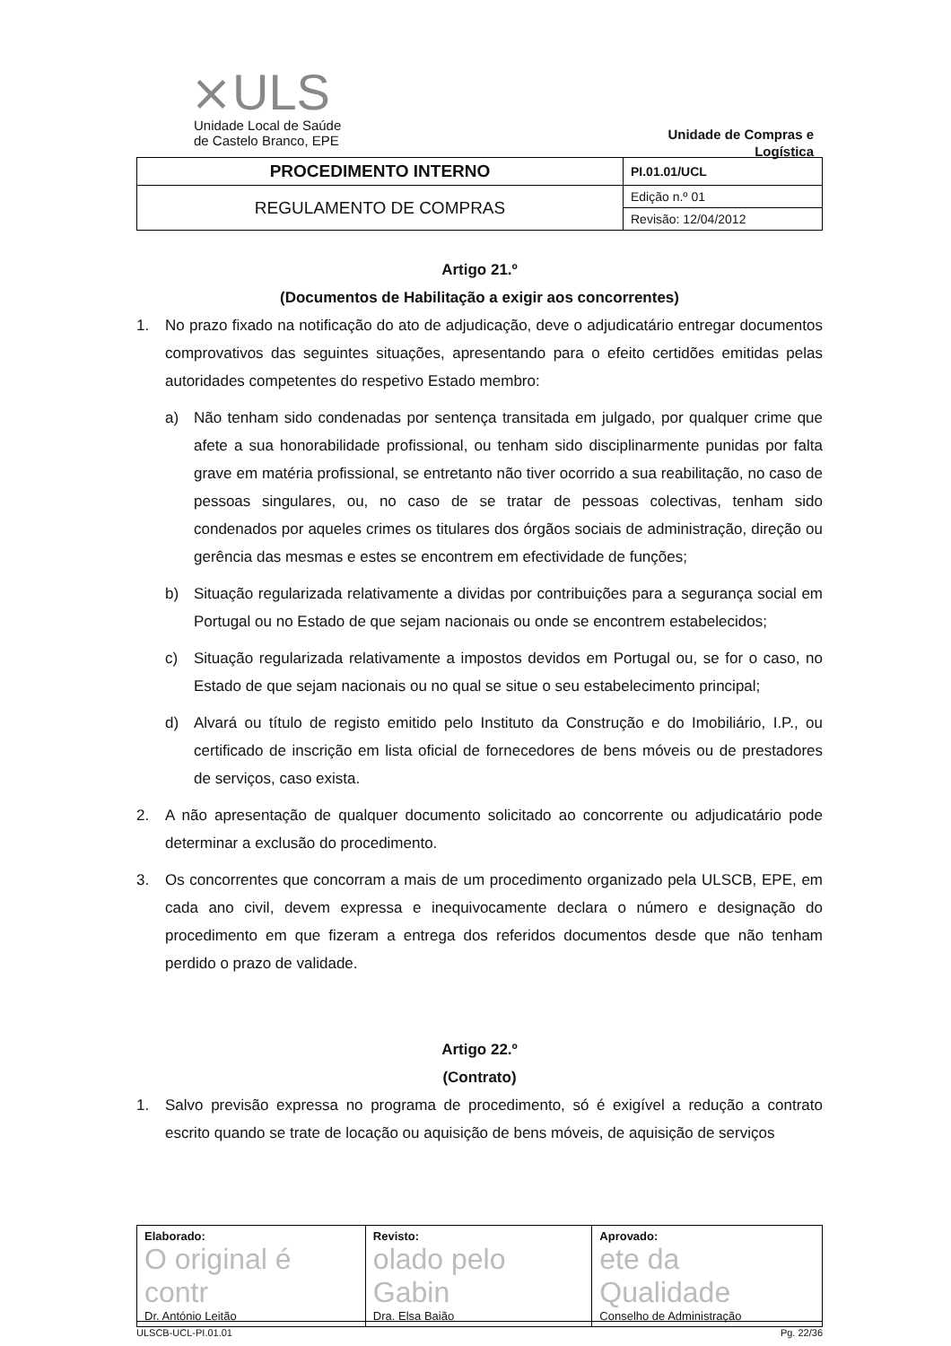⨯ ULS
Unidade Local de Saúde
de Castelo Branco, EPE
Unidade de Compras e
Logística
| PROCEDIMENTO INTERNO | PI.01.01/UCL |
| REGULAMENTO DE COMPRAS | Edição n.º 01 |
| | Revisão: 12/04/2012 |
Artigo 21.º
(Documentos de Habilitação a exigir aos concorrentes)
1. No prazo fixado na notificação do ato de adjudicação, deve o adjudicatário entregar documentos comprovativos das seguintes situações, apresentando para o efeito certidões emitidas pelas autoridades competentes do respetivo Estado membro:
a) Não tenham sido condenadas por sentença transitada em julgado, por qualquer crime que afete a sua honorabilidade profissional, ou tenham sido disciplinarmente punidas por falta grave em matéria profissional, se entretanto não tiver ocorrido a sua reabilitação, no caso de pessoas singulares, ou, no caso de se tratar de pessoas colectivas, tenham sido condenados por aqueles crimes os titulares dos órgãos sociais de administração, direção ou gerência das mesmas e estes se encontrem em efectividade de funções;
b) Situação regularizada relativamente a dividas por contribuições para a segurança social em Portugal ou no Estado de que sejam nacionais ou onde se encontrem estabelecidos;
c) Situação regularizada relativamente a impostos devidos em Portugal ou, se for o caso, no Estado de que sejam nacionais ou no qual se situe o seu estabelecimento principal;
d) Alvará ou título de registo emitido pelo Instituto da Construção e do Imobiliário, I.P., ou certificado de inscrição em lista oficial de fornecedores de bens móveis ou de prestadores de serviços, caso exista.
2. A não apresentação de qualquer documento solicitado ao concorrente ou adjudicatário pode determinar a exclusão do procedimento.
3. Os concorrentes que concorram a mais de um procedimento organizado pela ULSCB, EPE, em cada ano civil, devem expressa e inequivocamente declara o número e designação do procedimento em que fizeram a entrega dos referidos documentos desde que não tenham perdido o prazo de validade.
Artigo 22.º
(Contrato)
1. Salvo previsão expressa no programa de procedimento, só é exigível a redução a contrato escrito quando se trate de locação ou aquisição de bens móveis, de aquisição de serviços
| Elaborado: O original é contr Dr. António Leitão | Revisto: olado pelo Gabin Dra. Elsa Baião | Aprovado: ete da Qualidade Conselho de Administração |
ULSCB-UCL-PI.01.01 Pg. 22/36